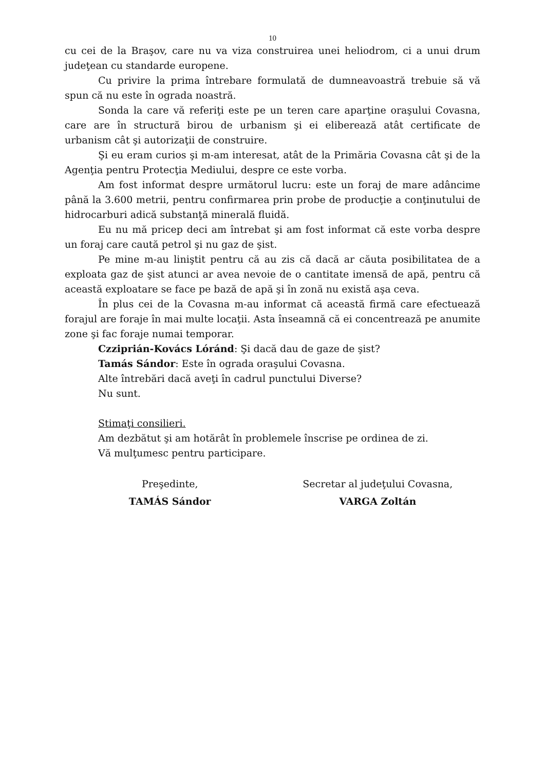10
cu cei de la Braşov, care nu va viza construirea unei heliodrom, ci a unui drum judeţean cu standarde europene.
Cu privire la prima întrebare formulată de dumneavoastră trebuie să vă spun că nu este în ograda noastră.
Sonda la care vă referiţi este pe un teren care aparţine oraşului Covasna, care are în structură birou de urbanism şi ei eliberează atât certificate de urbanism cât şi autorizaţii de construire.
Şi eu eram curios şi m-am interesat, atât de la Primăria Covasna cât şi de la Agenţia pentru Protecţia Mediului, despre ce este vorba.
Am fost informat despre următorul lucru: este un foraj de mare adâncime până la 3.600 metrii, pentru confirmarea prin probe de producţie a conţinutului de hidrocarburi adică substanţă minerală fluidă.
Eu nu mă pricep deci am întrebat şi am fost informat că este vorba despre un foraj care caută petrol şi nu gaz de şist.
Pe mine m-au liniştit pentru că au zis că dacă ar căuta posibilitatea de a exploata gaz de şist atunci ar avea nevoie de o cantitate imensă de apă, pentru că această exploatare se face pe bază de apă şi în zonă nu există aşa ceva.
În plus cei de la Covasna m-au informat că această firmă care efectuează forajul are foraje în mai multe locaţii. Asta înseamnă că ei concentrează pe anumite zone şi fac foraje numai temporar.
Czziprián-Kovács Lóránd: Şi dacă dau de gaze de şist?
Tamás Sándor: Este în ograda oraşului Covasna.
Alte întrebări dacă aveţi în cadrul punctului Diverse?
Nu sunt.
Stimaţi consilieri.
Am dezbătut şi am hotărât în problemele înscrise pe ordinea de zi.
Vă mulţumesc pentru participare.
Preşedinte,
TAMÁS Sándor
Secretar al judeţului Covasna,
VARGA Zoltán